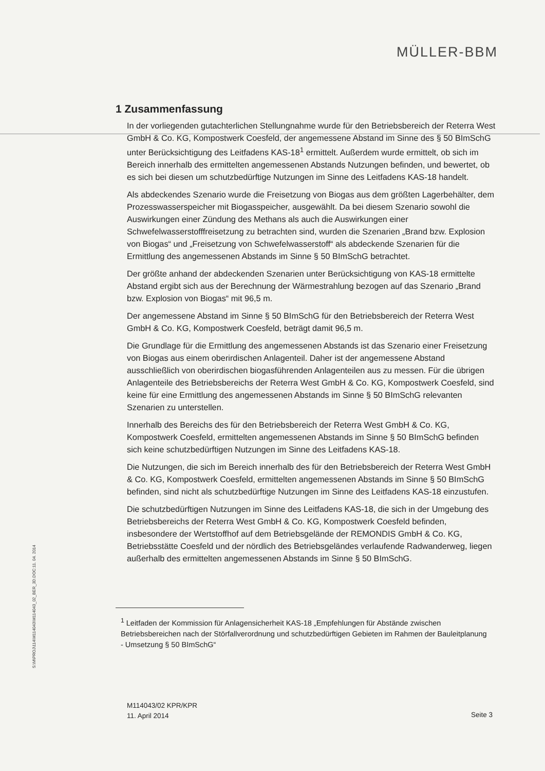MÜLLER-BBM
S:\M\PROJ\114\M114043\M114043_02_BER_3D.DOC:11. 04. 2014
1 Zusammenfassung
In der vorliegenden gutachterlichen Stellungnahme wurde für den Betriebsbereich der Reterra West GmbH & Co. KG, Kompostwerk Coesfeld, der angemessene Abstand im Sinne des § 50 BImSchG unter Berücksichtigung des Leitfadens KAS-18<sup>1</sup> ermittelt. Außerdem wurde ermittelt, ob sich im Bereich innerhalb des ermittelten angemessenen Abstands Nutzungen befinden, und bewertet, ob es sich bei diesen um schutzbedürftige Nutzungen im Sinne des Leitfadens KAS-18 handelt.
Als abdeckendes Szenario wurde die Freisetzung von Biogas aus dem größten Lagerbehälter, dem Prozesswasserspeicher mit Biogasspeicher, ausgewählt. Da bei diesem Szenario sowohl die Auswirkungen einer Zündung des Methans als auch die Auswirkungen einer Schwefelwasserstofffreisetzung zu betrachten sind, wurden die Szenarien „Brand bzw. Explosion von Biogas“ und „Freisetzung von Schwefelwasserstoff“ als abdeckende Szenarien für die Ermittlung des angemessenen Abstands im Sinne § 50 BImSchG betrachtet.
Der größte anhand der abdeckenden Szenarien unter Berücksichtigung von KAS-18 ermittelte Abstand ergibt sich aus der Berechnung der Wärmestrahlung bezogen auf das Szenario „Brand bzw. Explosion von Biogas“ mit 96,5 m.
Der angemessene Abstand im Sinne § 50 BImSchG für den Betriebsbereich der Reterra West GmbH & Co. KG, Kompostwerk Coesfeld, beträgt damit 96,5 m.
Die Grundlage für die Ermittlung des angemessenen Abstands ist das Szenario einer Freisetzung von Biogas aus einem oberirdischen Anlagenteil. Daher ist der angemessene Abstand ausschließlich von oberirdischen biogasführenden Anlagenteilen aus zu messen. Für die übrigen Anlagenteile des Betriebsbereichs der Reterra West GmbH & Co. KG, Kompostwerk Coesfeld, sind keine für eine Ermittlung des angemessenen Abstands im Sinne § 50 BImSchG relevanten Szenarien zu unterstellen.
Innerhalb des Bereichs des für den Betriebsbereich der Reterra West GmbH & Co. KG, Kompostwerk Coesfeld, ermittelten angemessenen Abstands im Sinne § 50 BImSchG befinden sich keine schutzbedürftigen Nutzungen im Sinne des Leitfadens KAS-18.
Die Nutzungen, die sich im Bereich innerhalb des für den Betriebsbereich der Reterra West GmbH & Co. KG, Kompostwerk Coesfeld, ermittelten angemessenen Abstands im Sinne § 50 BImSchG befinden, sind nicht als schutzbedürftige Nutzungen im Sinne des Leitfadens KAS-18 einzustufen.
Die schutzbedürftigen Nutzungen im Sinne des Leitfadens KAS-18, die sich in der Umgebung des Betriebsbereichs der Reterra West GmbH & Co. KG, Kompostwerk Coesfeld befinden, insbesondere der Wertstoffhof auf dem Betriebsgelände der REMONDIS GmbH & Co. KG, Betriebsstätte Coesfeld und der nördlich des Betriebsgeländes verlaufende Radwanderweg, liegen außerhalb des ermittelten angemessenen Abstands im Sinne § 50 BImSchG.
<sup>1</sup> Leitfaden der Kommission für Anlagensicherheit KAS-18 „Empfehlungen für Abstände zwischen Betriebsbereichen nach der Störfallverordnung und schutzbedürftigen Gebieten im Rahmen der Bauleitplanung - Umsetzung § 50 BImSchG“
M114043/02 KPR/KPR
11. April 2014
Seite 3